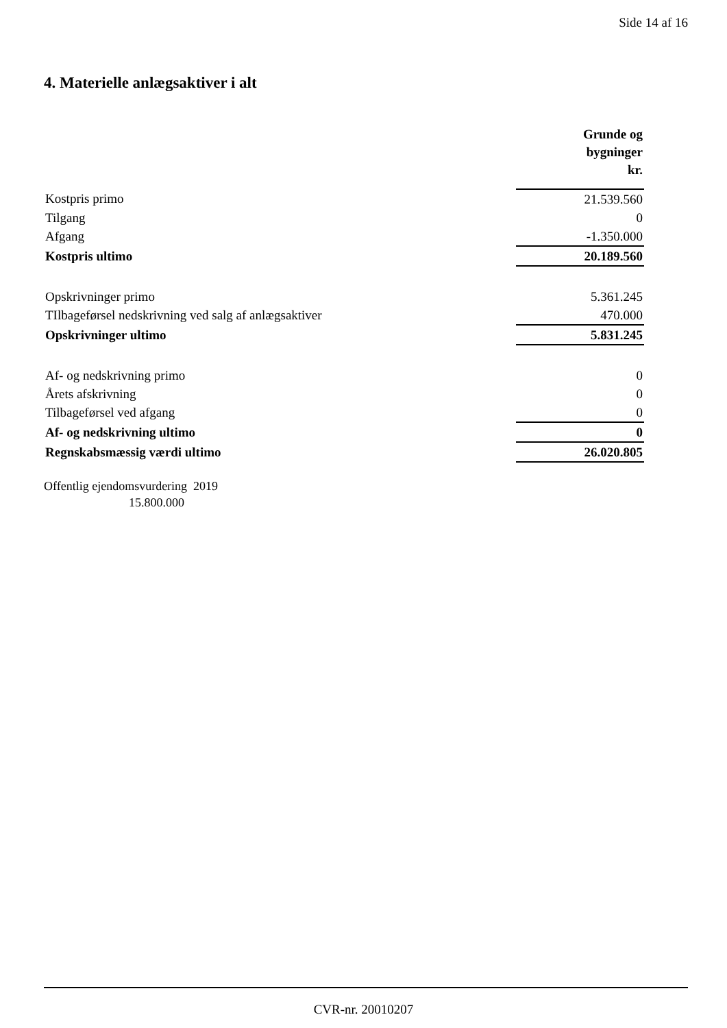Side 14 af 16
4. Materielle anlægsaktiver i alt
| | Grunde og bygninger kr. |
| Kostpris primo | 21.539.560 |
| Tilgang | 0 |
| Afgang | -1.350.000 |
| Kostpris ultimo | 20.189.560 |
| Opskrivninger primo | 5.361.245 |
| TIlbageførsel nedskrivning ved salg af anlægsaktiver | 470.000 |
| Opskrivninger ultimo | 5.831.245 |
| Af- og nedskrivning primo | 0 |
| Årets afskrivning | 0 |
| Tilbageførsel ved afgang | 0 |
| Af- og nedskrivning ultimo | 0 |
| Regnskabsmæssig værdi ultimo | 26.020.805 |
Offentlig ejendomsvurdering 2019
15.800.000
CVR-nr. 20010207